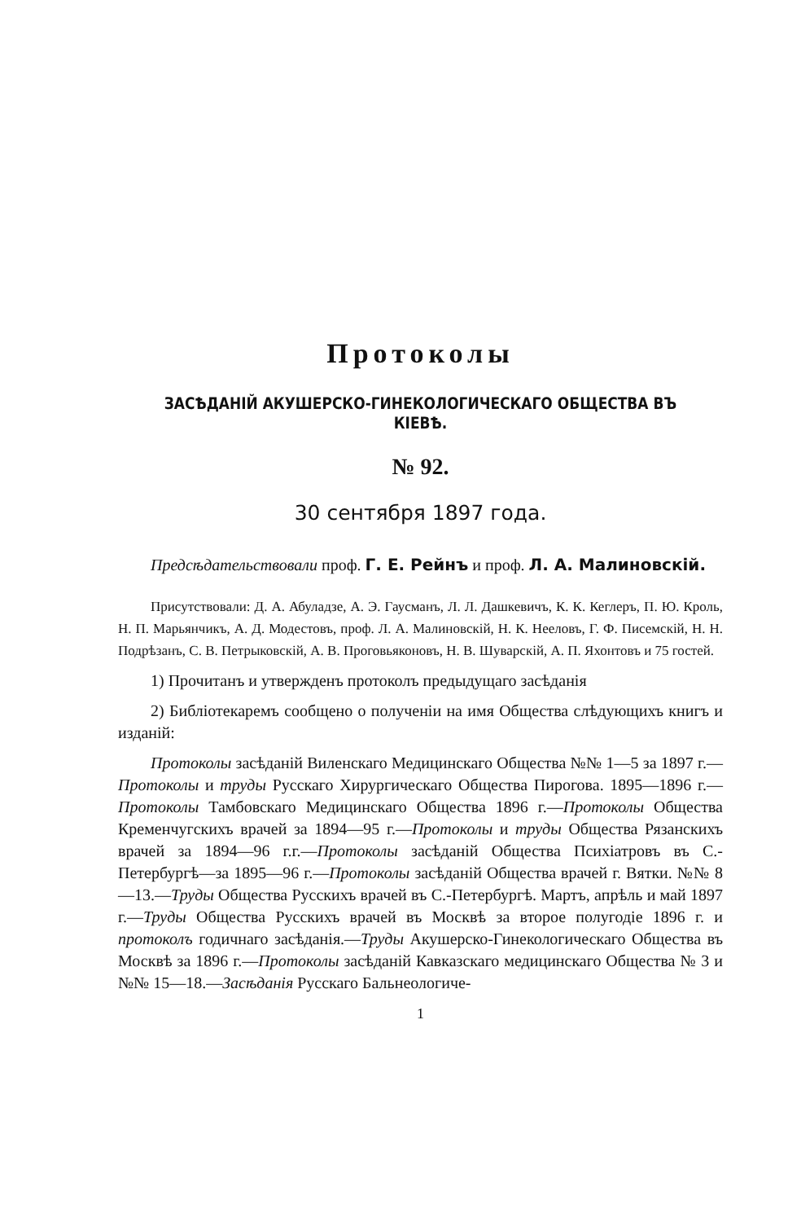Протоколы
ЗАСѢДАНІЙ АКУШЕРСКО-ГИНЕКОЛОГИЧЕСКАГО ОБЩЕСТВА ВЪ КІЕВѢ.
№ 92.
30 сентября 1897 года.
Предсѣдательствовали проф. Г. Е. Рейнъ и проф. Л. А. Малиновскій.
Присутствовали: Д. А. Абуладзе, А. Э. Гаусманъ, Л. Л. Дашкевичъ, К. К. Кеглеръ, П. Ю. Кроль, Н. П. Марьянчикъ, А. Д. Модестовъ, проф. Л. А. Малиновскій, Н. К. Нееловъ, Г. Ф. Писемскій, Н. Н. Подрѣзанъ, С. В. Петрыковскій, А. В. Проговьяконовъ, Н. В. Шуварскій, А. П. Яхонтовъ и 75 гостей.
1) Прочитанъ и утвержденъ протоколъ предыдущаго засѣданія
2) Библіотекаремъ сообщено о полученіи на имя Общества слѣдующихъ книгъ и изданій:
Протоколы засѣданій Виленскаго Медицинскаго Общества №№ 1—5 за 1897 г.—Протоколы и труды Русскаго Хирургическаго Общества Пирогова. 1895—1896 г.—Протоколы Тамбовскаго Медицинскаго Общества 1896 г.—Протоколы Общества Кременчугскихъ врачей за 1894—95 г.—Протоколы и труды Общества Рязанскихъ врачей за 1894—96 г.г.—Протоколы засѣданій Общества Психіатровъ въ С.-Петербургѣ—за 1895—96 г.—Протоколы засѣданій Общества врачей г. Вятки. №№ 8—13.—Труды Общества Русскихъ врачей въ С.-Петербургѣ. Мартъ, апрѣль и май 1897 г.—Труды Общества Русскихъ врачей въ Москвѣ за второе полугодіе 1896 г. и протоколъ годичнаго засѣданія.—Труды Акушерско-Гинекологическаго Общества въ Москвѣ за 1896 г.—Протоколы засѣданій Кавказскаго медицинскаго Общества № 3 и №№ 15—18.—Засѣданія Русскаго Бальнеологиче-
1